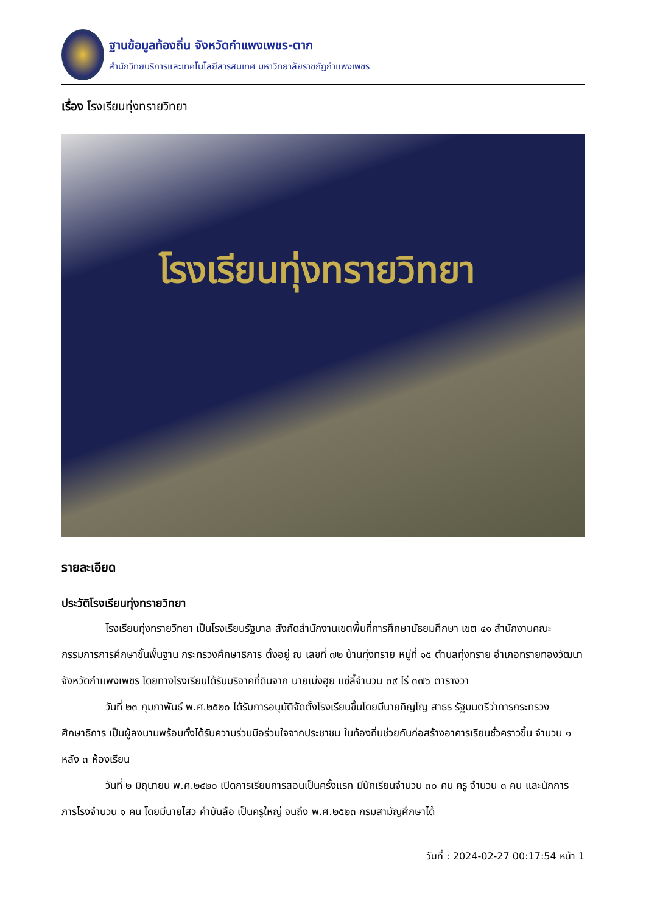ฐานข้อมูลท้องถิ่น จังหวัดกำแพงเพชร-ตาก
สำนักวิทยบริการและเทคโนโลยีสารสนเทศ มหาวิทยาลัยราชภัฏกำแพงเพชร
เรื่อง โรงเรียนทุ่งทรายวิทยา
โรงเรียนทุ่งทรายวิทยา
รายละเอียด
ประวัติโรงเรียนทุ่งทรายวิทยา
โรงเรียนทุ่งทรายวิทยา เป็นโรงเรียนรัฐบาล สังกัดสำนักงานเขตพื้นที่การศึกษามัธยมศึกษา เขต ๔๑ สำนักงานคณะกรรมการการศึกษาขั้นพื้นฐาน กระทรวงศึกษาธิการ ตั้งอยู่ ณ เลขที่ ๗๒ บ้านทุ่งทราย หมู่ที่ ๑๕ ตำบลทุ่งทราย อำเภอทรายทองวัฒนา จังหวัดกำแพงเพชร โดยทางโรงเรียนได้รับบริจาคที่ดินจาก นายเม่งฮุย แซ่ลี้จำนวน ๓๙ ไร่ ๓๗๖ ตารางวา
วันที่ ๒๓ กุมภาพันธ์ พ.ศ.๒๕๒๐ ได้รับการอนุมัติจัดตั้งโรงเรียนขึ้นโดยมีนายภิญโญ สาธร รัฐมนตรีว่าการกระทรวงศึกษาธิการ เป็นผู้ลงนามพร้อมทั้งได้รับความร่วมมือร่วมใจจากประชาชน ในท้องถิ่นช่วยกันก่อสร้างอาคารเรียนชั่วคราวขึ้น จำนวน ๑ หลัง ๓ ห้องเรียน
วันที่ ๒ มิถุนายน พ.ศ.๒๕๒๐ เปิดการเรียนการสอนเป็นครั้งแรก มีนักเรียนจำนวน ๓๐ คน ครู จำนวน ๓ คน และนักการภารโรงจำนวน ๑ คน โดยมีนายไสว คำบันลือ เป็นครูใหญ่ จนถึง พ.ศ.๒๕๒๓ กรมสามัญศึกษาได้
วันที่ : 2024-02-27 00:17:54 หน้า 1